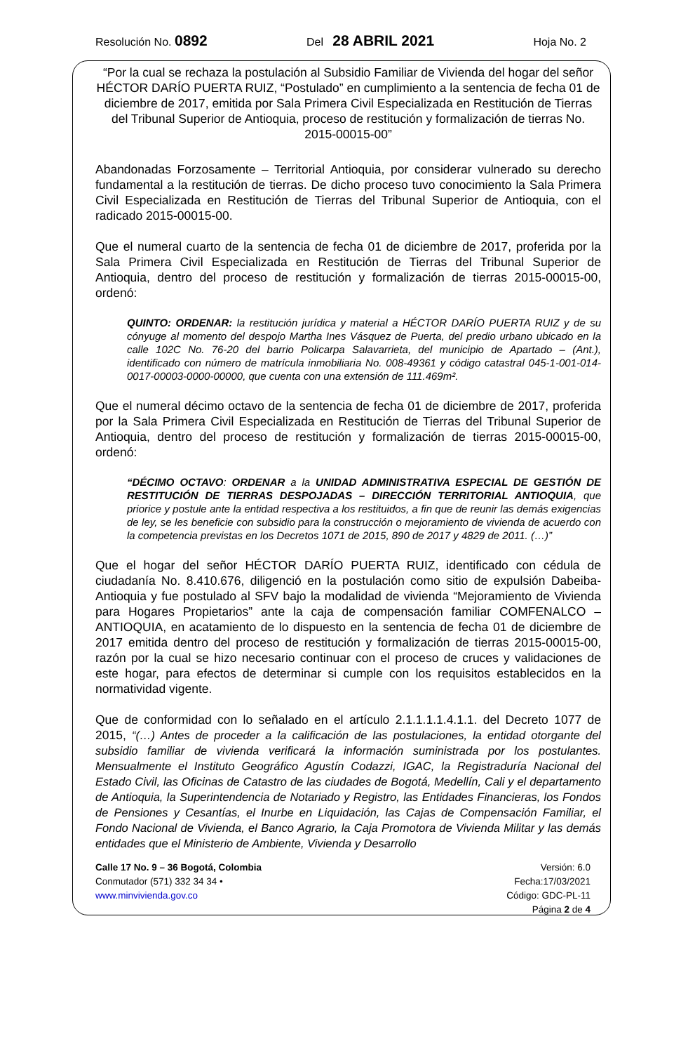Resolución No. 0892 Del 28 ABRIL 2021 Hoja No. 2
“Por la cual se rechaza la postulación al Subsidio Familiar de Vivienda del hogar del señor HÉCTOR DARÍO PUERTA RUIZ, “Postulado” en cumplimiento a la sentencia de fecha 01 de diciembre de 2017, emitida por Sala Primera Civil Especializada en Restitución de Tierras del Tribunal Superior de Antioquia, proceso de restitución y formalización de tierras No. 2015-00015-00”
Abandonadas Forzosamente – Territorial Antioquia, por considerar vulnerado su derecho fundamental a la restitución de tierras. De dicho proceso tuvo conocimiento la Sala Primera Civil Especializada en Restitución de Tierras del Tribunal Superior de Antioquia, con el radicado 2015-00015-00.
Que el numeral cuarto de la sentencia de fecha 01 de diciembre de 2017, proferida por la Sala Primera Civil Especializada en Restitución de Tierras del Tribunal Superior de Antioquia, dentro del proceso de restitución y formalización de tierras 2015-00015-00, ordenó:
QUINTO: ORDENAR: la restitución jurídica y material a HÉCTOR DARÍO PUERTA RUIZ y de su cónyuge al momento del despojo Martha Ines Vásquez de Puerta, del predio urbano ubicado en la calle 102C No. 76-20 del barrio Policarpa Salavarrieta, del municipio de Apartado – (Ant.), identificado con número de matrícula inmobiliaria No. 008-49361 y código catastral 045-1-001-014-0017-00003-0000-00000, que cuenta con una extensión de 111.469m².
Que el numeral décimo octavo de la sentencia de fecha 01 de diciembre de 2017, proferida por la Sala Primera Civil Especializada en Restitución de Tierras del Tribunal Superior de Antioquia, dentro del proceso de restitución y formalización de tierras 2015-00015-00, ordenó:
“DÉCIMO OCTAVO: ORDENAR a la UNIDAD ADMINISTRATIVA ESPECIAL DE GESTIÓN DE RESTITUCIÓN DE TIERRAS DESPOJADAS – DIRECCIÓN TERRITORIAL ANTIOQUIA, que priorice y postule ante la entidad respectiva a los restituidos, a fin que de reunir las demás exigencias de ley, se les beneficie con subsidio para la construcción o mejoramiento de vivienda de acuerdo con la competencia previstas en los Decretos 1071 de 2015, 890 de 2017 y 4829 de 2011. (…)”
Que el hogar del señor HÉCTOR DARÍO PUERTA RUIZ, identificado con cédula de ciudadanía No. 8.410.676, diligenció en la postulación como sitio de expulsión Dabeiba-Antioquia y fue postulado al SFV bajo la modalidad de vivienda “Mejoramiento de Vivienda para Hogares Propietarios” ante la caja de compensación familiar COMFENALCO – ANTIOQUIA, en acatamiento de lo dispuesto en la sentencia de fecha 01 de diciembre de 2017 emitida dentro del proceso de restitución y formalización de tierras 2015-00015-00, razón por la cual se hizo necesario continuar con el proceso de cruces y validaciones de este hogar, para efectos de determinar si cumple con los requisitos establecidos en la normatividad vigente.
Que de conformidad con lo señalado en el artículo 2.1.1.1.1.4.1.1. del Decreto 1077 de 2015, “(…) Antes de proceder a la calificación de las postulaciones, la entidad otorgante del subsidio familiar de vivienda verificará la información suministrada por los postulantes. Mensualmente el Instituto Geográfico Agustín Codazzi, IGAC, la Registraduría Nacional del Estado Civil, las Oficinas de Catastro de las ciudades de Bogotá, Medellín, Cali y el departamento de Antioquia, la Superintendencia de Notariado y Registro, las Entidades Financieras, los Fondos de Pensiones y Cesantías, el Inurbe en Liquidación, las Cajas de Compensación Familiar, el Fondo Nacional de Vivienda, el Banco Agrario, la Caja Promotora de Vivienda Militar y las demás entidades que el Ministerio de Ambiente, Vivienda y Desarrollo
Calle 17 No. 9 – 36 Bogotá, Colombia
Conmutador (571) 332 34 34 •
www.minvivienda.gov.co
Versión: 6.0
Fecha:17/03/2021
Código: GDC-PL-11
Página 2 de 4